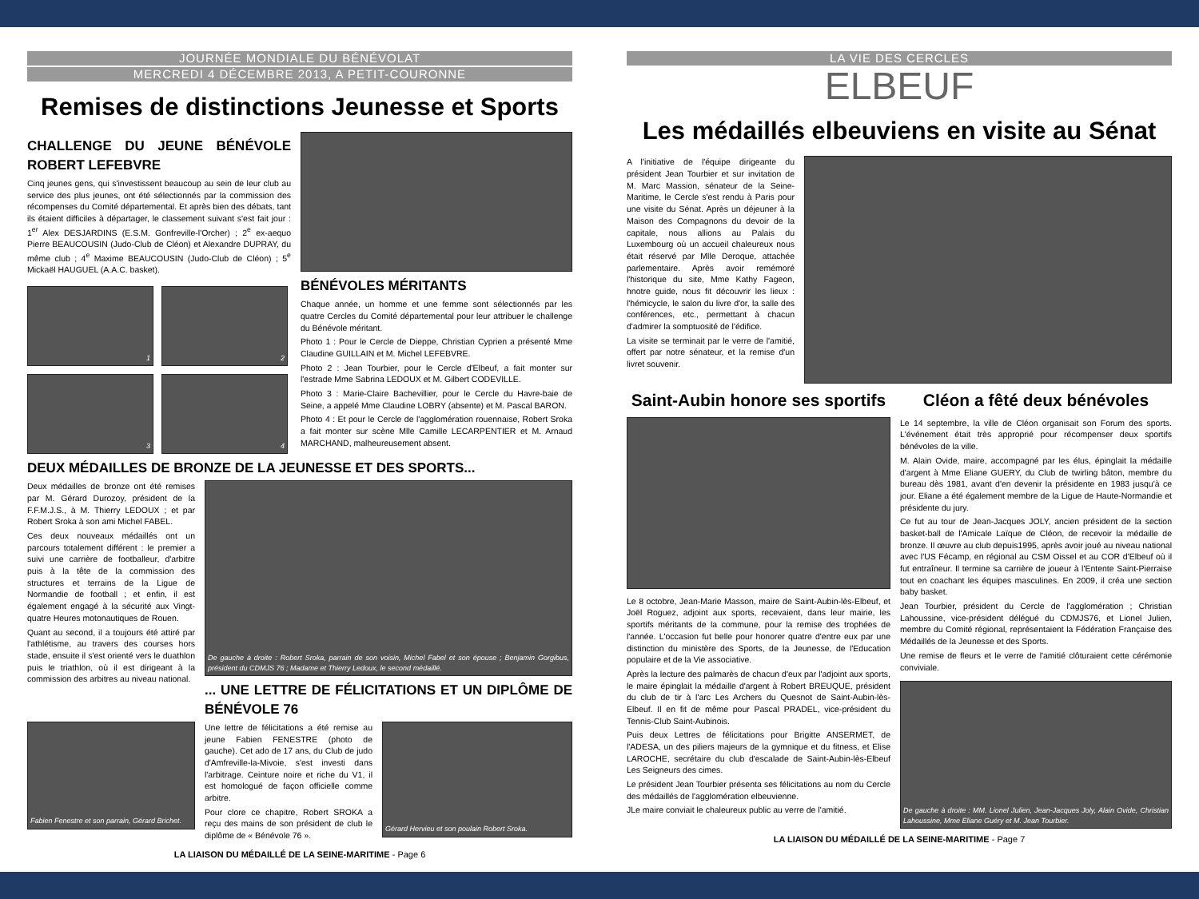JOURNÉE MONDIALE DU BÉNÉVOLAT
MERCREDI 4 DÉCEMBRE 2013, A PETIT-COURONNE
Remises de distinctions Jeunesse et Sports
CHALLENGE DU JEUNE BÉNÉVOLE ROBERT LEFEBVRE
Cinq jeunes gens, qui s'investissent beaucoup au sein de leur club au service des plus jeunes, ont été sélectionnés par la commission des récompenses du Comité départemental. Et après bien des débats, tant ils étaient difficiles à départager, le classement suivant s'est fait jour : 1<sup>er</sup> Alex DESJARDINS (E.S.M. Gonfreville-l'Orcher) ; 2<sup>e</sup> ex-aequo Pierre BEAUCOUSIN (Judo-Club de Cléon) et Alexandre DUPRAY, du même club ; 4<sup>e</sup> Maxime BEAUCOUSIN (Judo-Club de Cléon) ; 5<sup>e</sup> Mickaël HAUGUEL (A.A.C. basket).
1
2
3
4
BÉNÉVOLES MÉRITANTS
Chaque année, un homme et une femme sont sélectionnés par les quatre Cercles du Comité départemental pour leur attribuer le challenge du Bénévole méritant.
Photo 1 : Pour le Cercle de Dieppe, Christian Cyprien a présenté Mme Claudine GUILLAIN et M. Michel LEFEBVRE.
Photo 2 : Jean Tourbier, pour le Cercle d'Elbeuf, a fait monter sur l'estrade Mme Sabrina LEDOUX et M. Gilbert CODEVILLE.
Photo 3 : Marie-Claire Bachevillier, pour le Cercle du Havre-baie de Seine, a appelé Mme Claudine LOBRY (absente) et M. Pascal BARON.
Photo 4 : Et pour le Cercle de l'agglomération rouennaise, Robert Sroka a fait monter sur scène Mlle Camille LECARPENTIER et M. Arnaud MARCHAND, malheureusement absent.
DEUX MÉDAILLES DE BRONZE DE LA JEUNESSE ET DES SPORTS...
Deux médailles de bronze ont été remises par M. Gérard Durozoy, président de la F.F.M.J.S., à M. Thierry LEDOUX ; et par Robert Sroka à son ami Michel FABEL.
Ces deux nouveaux médaillés ont un parcours totalement différent : le premier a suivi une carrière de footballeur, d'arbitre puis à la tête de la commission des structures et terrains de la Ligue de Normandie de football ; et enfin, il est également engagé à la sécurité aux Vingt-quatre Heures motonautiques de Rouen.
Quant au second, il a toujours été attiré par l'athlétisme, au travers des courses hors stade, ensuite il s'est orienté vers le duathlon puis le triathlon, où il est dirigeant à la commission des arbitres au niveau national.
De gauche à droite : Robert Sroka, parrain de son voisin, Michel Fabel et son épouse ; Benjamin Gorgibus, président du CDMJS 76 ; Madame et Thierry Ledoux, le second médaillé.
... UNE LETTRE DE FÉLICITATIONS ET UN DIPLÔME DE BÉNÉVOLE 76
Fabien Fenestre et son parrain, Gérard Brichet.
Une lettre de félicitations a été remise au jeune Fabien FENESTRE (photo de gauche). Cet ado de 17 ans, du Club de judo d'Amfreville-la-Mivoie, s'est investi dans l'arbitrage. Ceinture noire et riche du V1, il est homologué de façon officielle comme arbitre.
Pour clore ce chapitre, Robert SROKA a reçu des mains de son président de club le diplôme de « Bénévole 76 ».
Gérard Hervieu et son poulain Robert Sroka.
LA LIAISON DU MÉDAILLÉ DE LA SEINE-MARITIME - Page 6
LA VIE DES CERCLES
ELBEUF
Les médaillés elbeuviens en visite au Sénat
A l'initiative de l'équipe dirigeante du président Jean Tourbier et sur invitation de M. Marc Massion, sénateur de la Seine-Maritime, le Cercle s'est rendu à Paris pour une visite du Sénat. Après un déjeuner à la Maison des Compagnons du devoir de la capitale, nous allions au Palais du Luxembourg où un accueil chaleureux nous était réservé par Mlle Deroque, attachée parlementaire. Après avoir remémoré l'historique du site, Mme Kathy Fageon, hnotre guide, nous fit découvrir les lieux : l'hémicycle, le salon du livre d'or, la salle des conférences, etc., permettant à chacun d'admirer la somptuosité de l'édifice.
La visite se terminait par le verre de l'amitié, offert par notre sénateur, et la remise d'un livret souvenir.
Saint-Aubin honore ses sportifs
Le 8 octobre, Jean-Marie Masson, maire de Saint-Aubin-lès-Elbeuf, et Joël Roguez, adjoint aux sports, recevaient, dans leur mairie, les sportifs méritants de la commune, pour la remise des trophées de l'année. L'occasion fut belle pour honorer quatre d'entre eux par une distinction du ministère des Sports, de la Jeunesse, de l'Education populaire et de la Vie associative.
Après la lecture des palmarès de chacun d'eux par l'adjoint aux sports, le maire épinglait la médaille d'argent à Robert BREUQUE, président du club de tir à l'arc Les Archers du Quesnot de Saint-Aubin-lès-Elbeuf. Il en fit de même pour Pascal PRADEL, vice-président du Tennis-Club Saint-Aubinois.
Puis deux Lettres de félicitations pour Brigitte ANSERMET, de l'ADESA, un des piliers majeurs de la gymnique et du fitness, et Elise LAROCHE, secrétaire du club d'escalade de Saint-Aubin-lès-Elbeuf Les Seigneurs des cimes.
Le président Jean Tourbier présenta ses félicitations au nom du Cercle des médaillés de l'agglomération elbeuvienne.
JLe maire conviait le chaleureux public au verre de l'amitié.
Cléon a fêté deux bénévoles
Le 14 septembre, la ville de Cléon organisait son Forum des sports. L'événement était très approprié pour récompenser deux sportifs bénévoles de la ville.
M. Alain Ovide, maire, accompagné par les élus, épinglait la médaille d'argent à Mme Eliane GUERY, du Club de twirling bâton, membre du bureau dès 1981, avant d'en devenir la présidente en 1983 jusqu'à ce jour. Eliane a été également membre de la Ligue de Haute-Normandie et présidente du jury.
Ce fut au tour de Jean-Jacques JOLY, ancien président de la section basket-ball de l'Amicale Laïque de Cléon, de recevoir la médaille de bronze. Il œuvre au club depuis1995, après avoir joué au niveau national avec l'US Fécamp, en régional au CSM Oissel et au COR d'Elbeuf où il fut entraîneur. Il termine sa carrière de joueur à l'Entente Saint-Pierraise tout en coachant les équipes masculines. En 2009, il créa une section baby basket.
Jean Tourbier, président du Cercle de l'agglomération ; Christian Lahoussine, vice-président délégué du CDMJS76, et Lionel Julien, membre du Comité régional, représentaient la Fédération Française des Médaillés de la Jeunesse et des Sports.
Une remise de fleurs et le verre de l'amitié clôturaient cette cérémonie conviviale.
De gauche à droite : MM. Lionel Julien, Jean-Jacques Joly, Alain Ovide, Christian Lahoussine, Mme Eliane Guéry et M. Jean Tourbier.
LA LIAISON DU MÉDAILLÉ DE LA SEINE-MARITIME - Page 7